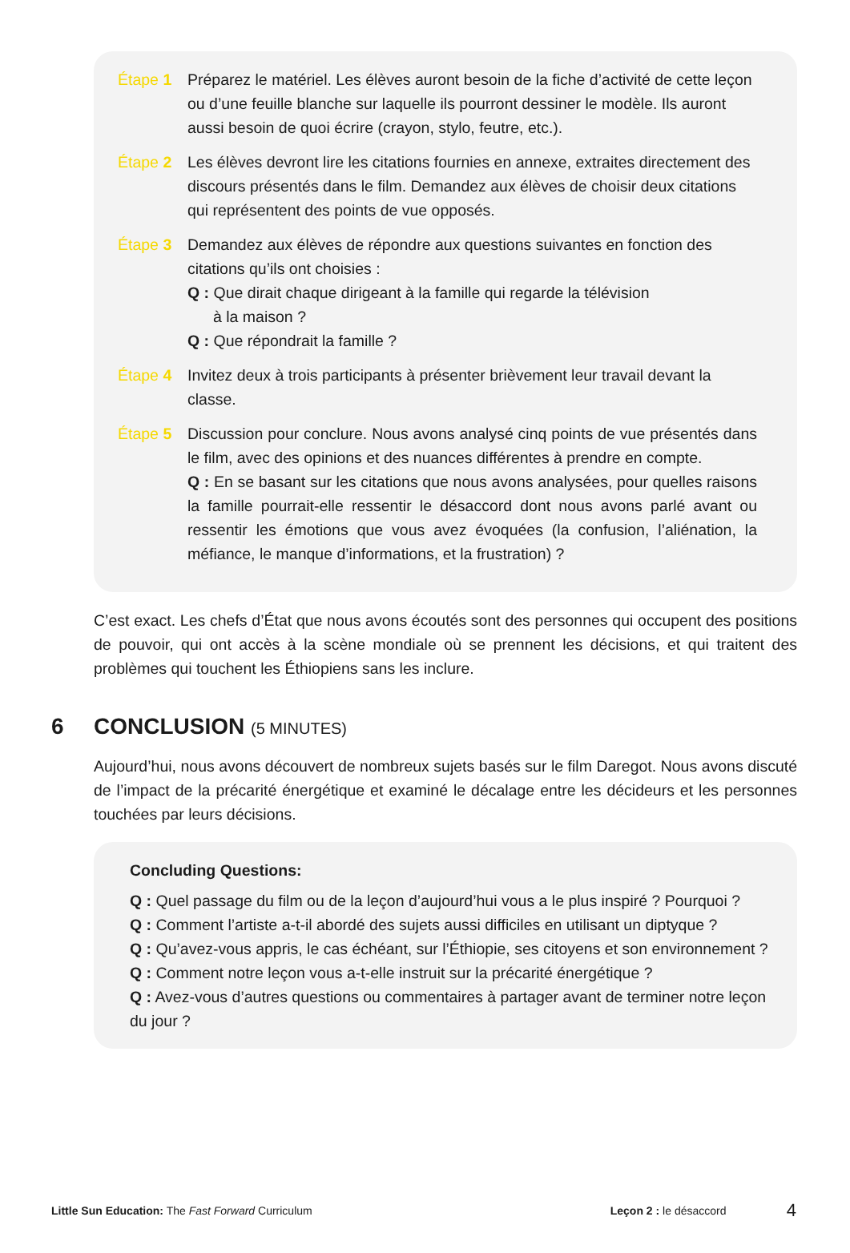Étape 1 Préparez le matériel. Les élèves auront besoin de la fiche d’activité de cette leçon ou d’une feuille blanche sur laquelle ils pourront dessiner le modèle. Ils auront aussi besoin de quoi écrire (crayon, stylo, feutre, etc.).
Étape 2 Les élèves devront lire les citations fournies en annexe, extraites directement des discours présentés dans le film. Demandez aux élèves de choisir deux citations qui représentent des points de vue opposés.
Étape 3 Demandez aux élèves de répondre aux questions suivantes en fonction des citations qu’ils ont choisies :
Q : Que dirait chaque dirigeant à la famille qui regarde la télévision
à la maison ?
Q : Que répondrait la famille ?
Étape 4 Invitez deux à trois participants à présenter brièvement leur travail devant la classe.
Étape 5 Discussion pour conclure. Nous avons analysé cinq points de vue présentés dans le film, avec des opinions et des nuances différentes à prendre en compte.
Q : En se basant sur les citations que nous avons analysées, pour quelles raisons la famille pourrait-elle ressentir le désaccord dont nous avons parlé avant ou ressentir les émotions que vous avez évoquées (la confusion, l’aliénation, la méfiance, le manque d’informations, et la frustration) ?
C’est exact. Les chefs d’État que nous avons écoutés sont des personnes qui occupent des positions de pouvoir, qui ont accès à la scène mondiale où se prennent les décisions, et qui traitent des problèmes qui touchent les Éthiopiens sans les inclure.
6 CONCLUSION (5 MINUTES)
Aujourd’hui, nous avons découvert de nombreux sujets basés sur le film Daregot. Nous avons discuté de l’impact de la précarité énergétique et examiné le décalage entre les décideurs et les personnes touchées par leurs décisions.
Concluding Questions:
Q : Quel passage du film ou de la leçon d’aujourd’hui vous a le plus inspiré ? Pourquoi ?
Q : Comment l’artiste a-t-il abordé des sujets aussi difficiles en utilisant un diptyque ?
Q : Qu’avez-vous appris, le cas échéant, sur l’Éthiopie, ses citoyens et son environnement ?
Q : Comment notre leçon vous a-t-elle instruit sur la précarité énergétique ?
Q : Avez-vous d’autres questions ou commentaires à partager avant de terminer notre leçon du jour ?
Little Sun Education: The Fast Forward Curriculum Leçon 2 : le désaccord 4